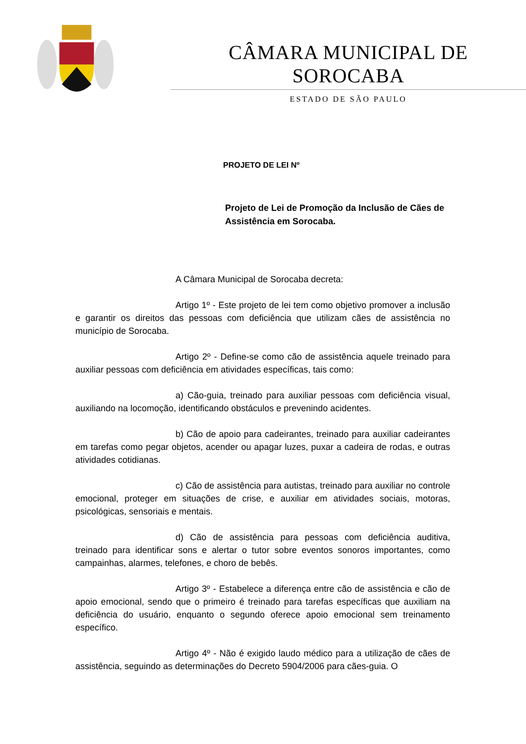CÂMARA MUNICIPAL DE SOROCABA
ESTADO DE SÃO PAULO
PROJETO DE LEI Nº
Projeto de Lei de Promoção da Inclusão de Cães de Assistência em Sorocaba.
A Câmara Municipal de Sorocaba decreta:
Artigo 1º - Este projeto de lei tem como objetivo promover a inclusão e garantir os direitos das pessoas com deficiência que utilizam cães de assistência no município de Sorocaba.
Artigo 2º - Define-se como cão de assistência aquele treinado para auxiliar pessoas com deficiência em atividades específicas, tais como:
a) Cão-guia, treinado para auxiliar pessoas com deficiência visual, auxiliando na locomoção, identificando obstáculos e prevenindo acidentes.
b) Cão de apoio para cadeirantes, treinado para auxiliar cadeirantes em tarefas como pegar objetos, acender ou apagar luzes, puxar a cadeira de rodas, e outras atividades cotidianas.
c) Cão de assistência para autistas, treinado para auxiliar no controle emocional, proteger em situações de crise, e auxiliar em atividades sociais, motoras, psicológicas, sensoriais e mentais.
d) Cão de assistência para pessoas com deficiência auditiva, treinado para identificar sons e alertar o tutor sobre eventos sonoros importantes, como campainhas, alarmes, telefones, e choro de bebês.
Artigo 3º - Estabelece a diferença entre cão de assistência e cão de apoio emocional, sendo que o primeiro é treinado para tarefas específicas que auxiliam na deficiência do usuário, enquanto o segundo oferece apoio emocional sem treinamento específico.
Artigo 4º - Não é exigido laudo médico para a utilização de cães de assistência, seguindo as determinações do Decreto 5904/2006 para cães-guia. O